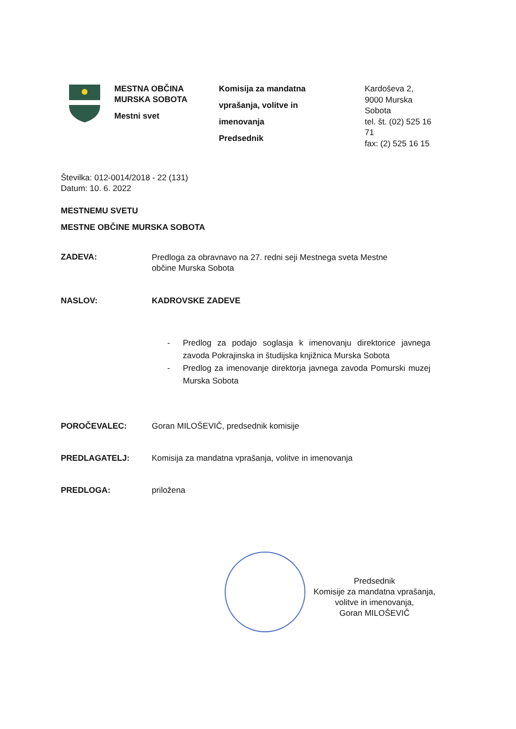MESTNA OBČINA
MURSKA SOBOTA
Mestni svet
Komisija za mandatna
vprašanja, volitve in
imenovanja
Predsednik
Kardoševa 2,
9000 Murska
Sobota
tel. št. (02) 525 16
71
fax: (2) 525 16 15
Številka: 012-0014/2018 - 22 (131)
Datum: 10. 6. 2022
MESTNEMU SVETU
MESTNE OBČINE MURSKA SOBOTA
ZADEVA:
Predloga za obravnavo na 27. redni seji Mestnega sveta Mestne
občine Murska Sobota
NASLOV: KADROVSKE ZADEVE
- Predlog za podajo soglasja k imenovanju direktorice javnega zavoda Pokrajinska in študijska knjižnica Murska Sobota
- Predlog za imenovanje direktorja javnega zavoda Pomurski muzej Murska Sobota
POROČEVALEC: Goran MILOŠEVIČ, predsednik komisije
PREDLAGATELJ: Komisija za mandatna vprašanja, volitve in imenovanja
PREDLOGA: priložena
Predsednik
Komisije za mandatna vprašanja,
volitve in imenovanja,
Goran MILOŠEVIČ